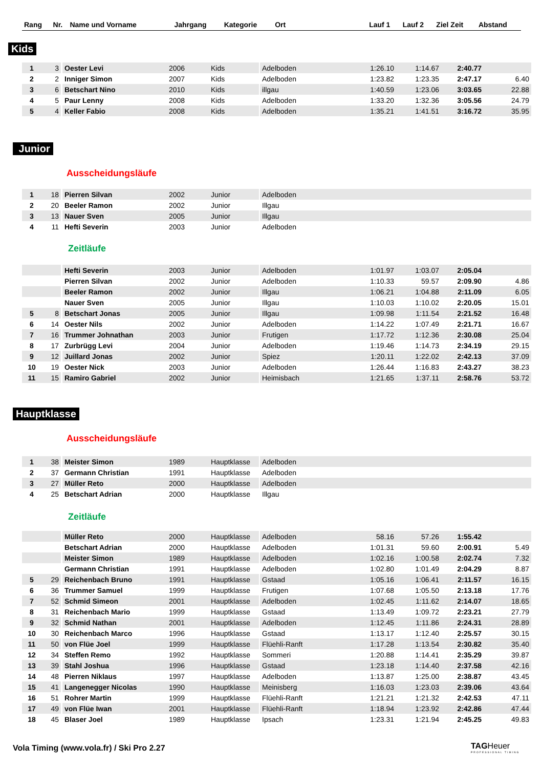| Rang | Nr. | Name und Vorname | Jahrgang | Kategorie | Ort | Lauf 1 | Lauf 2 | Ziel Zeit | Abstand |
| --- | --- | --- | --- | --- | --- | --- | --- | --- | --- |
Kids
| 1 | 3 | Oester Levi | 2006 | Kids | Adelboden | 1:26.10 | 1:14.67 | 2:40.77 | |
| 2 | 2 | Inniger Simon | 2007 | Kids | Adelboden | 1:23.82 | 1:23.35 | 2:47.17 | 6.40 |
| 3 | 6 | Betschart Nino | 2010 | Kids | illgau | 1:40.59 | 1:23.06 | 3:03.65 | 22.88 |
| 4 | 5 | Paur Lenny | 2008 | Kids | Adelboden | 1:33.20 | 1:32.36 | 3:05.56 | 24.79 |
| 5 | 4 | Keller Fabio | 2008 | Kids | Adelboden | 1:35.21 | 1:41.51 | 3:16.72 | 35.95 |
Junior
Ausscheidungsläufe
| 1 | 18 | Pierren Silvan | 2002 | Junior | Adelboden | | | | |
| 2 | 20 | Beeler Ramon | 2002 | Junior | Illgau | | | | |
| 3 | 13 | Nauer Sven | 2005 | Junior | Illgau | | | | |
| 4 | 11 | Hefti Severin | 2003 | Junior | Adelboden | | | | |
Zeitläufe
| | | Hefti Severin | 2003 | Junior | Adelboden | 1:01.97 | 1:03.07 | 2:05.04 | |
| | | Pierren Silvan | 2002 | Junior | Adelboden | 1:10.33 | 59.57 | 2:09.90 | 4.86 |
| | | Beeler Ramon | 2002 | Junior | Illgau | 1:06.21 | 1:04.88 | 2:11.09 | 6.05 |
| | | Nauer Sven | 2005 | Junior | Illgau | 1:10.03 | 1:10.02 | 2:20.05 | 15.01 |
| 5 | 8 | Betschart Jonas | 2005 | Junior | Illgau | 1:09.98 | 1:11.54 | 2:21.52 | 16.48 |
| 6 | 14 | Oester Nils | 2002 | Junior | Adelboden | 1:14.22 | 1:07.49 | 2:21.71 | 16.67 |
| 7 | 16 | Trummer Johnathan | 2003 | Junior | Frutigen | 1:17.72 | 1:12.36 | 2:30.08 | 25.04 |
| 8 | 17 | Zurbrügg Levi | 2004 | Junior | Adelboden | 1:19.46 | 1:14.73 | 2:34.19 | 29.15 |
| 9 | 12 | Juillard Jonas | 2002 | Junior | Spiez | 1:20.11 | 1:22.02 | 2:42.13 | 37.09 |
| 10 | 19 | Oester Nick | 2003 | Junior | Adelboden | 1:26.44 | 1:16.83 | 2:43.27 | 38.23 |
| 11 | 15 | Ramiro Gabriel | 2002 | Junior | Heimisbach | 1:21.65 | 1:37.11 | 2:58.76 | 53.72 |
Hauptklasse
Ausscheidungsläufe
| 1 | 38 | Meister Simon | 1989 | Hauptklasse | Adelboden | | | | |
| 2 | 37 | Germann Christian | 1991 | Hauptklasse | Adelboden | | | | |
| 3 | 27 | Müller Reto | 2000 | Hauptklasse | Adelboden | | | | |
| 4 | 25 | Betschart Adrian | 2000 | Hauptklasse | Illgau | | | | |
Zeitläufe
| | | Müller Reto | 2000 | Hauptklasse | Adelboden | 58.16 | 57.26 | 1:55.42 | |
| | | Betschart Adrian | 2000 | Hauptklasse | Adelboden | 1:01.31 | 59.60 | 2:00.91 | 5.49 |
| | | Meister Simon | 1989 | Hauptklasse | Adelboden | 1:02.16 | 1:00.58 | 2:02.74 | 7.32 |
| | | Germann Christian | 1991 | Hauptklasse | Adelboden | 1:02.80 | 1:01.49 | 2:04.29 | 8.87 |
| 5 | 29 | Reichenbach Bruno | 1991 | Hauptklasse | Gstaad | 1:05.16 | 1:06.41 | 2:11.57 | 16.15 |
| 6 | 36 | Trummer Samuel | 1999 | Hauptklasse | Frutigen | 1:07.68 | 1:05.50 | 2:13.18 | 17.76 |
| 7 | 52 | Schmid Simeon | 2001 | Hauptklasse | Adelboden | 1:02.45 | 1:11.62 | 2:14.07 | 18.65 |
| 8 | 31 | Reichenbach Mario | 1999 | Hauptklasse | Gstaad | 1:13.49 | 1:09.72 | 2:23.21 | 27.79 |
| 9 | 32 | Schmid Nathan | 2001 | Hauptklasse | Adelboden | 1:12.45 | 1:11.86 | 2:24.31 | 28.89 |
| 10 | 30 | Reichenbach Marco | 1996 | Hauptklasse | Gstaad | 1:13.17 | 1:12.40 | 2:25.57 | 30.15 |
| 11 | 50 | von Flüe Joel | 1999 | Hauptklasse | Flüehli-Ranft | 1:17.28 | 1:13.54 | 2:30.82 | 35.40 |
| 12 | 34 | Steffen Remo | 1992 | Hauptklasse | Sommeri | 1:20.88 | 1:14.41 | 2:35.29 | 39.87 |
| 13 | 39 | Stahl Joshua | 1996 | Hauptklasse | Gstaad | 1:23.18 | 1:14.40 | 2:37.58 | 42.16 |
| 14 | 48 | Pierren Niklaus | 1997 | Hauptklasse | Adelboden | 1:13.87 | 1:25.00 | 2:38.87 | 43.45 |
| 15 | 41 | Langenegger Nicolas | 1990 | Hauptklasse | Meinisberg | 1:16.03 | 1:23.03 | 2:39.06 | 43.64 |
| 16 | 51 | Rohrer Martin | 1999 | Hauptklasse | Flüehli-Ranft | 1:21.21 | 1:21.32 | 2:42.53 | 47.11 |
| 17 | 49 | von Flüe Iwan | 2001 | Hauptklasse | Flüehli-Ranft | 1:18.94 | 1:23.92 | 2:42.86 | 47.44 |
| 18 | 45 | Blaser Joel | 1989 | Hauptklasse | Ipsach | 1:23.31 | 1:21.94 | 2:45.25 | 49.83 |
Vola Timing (www.vola.fr) / Ski Pro 2.27
TAGHeuer
PROFESSIONAL TIMING